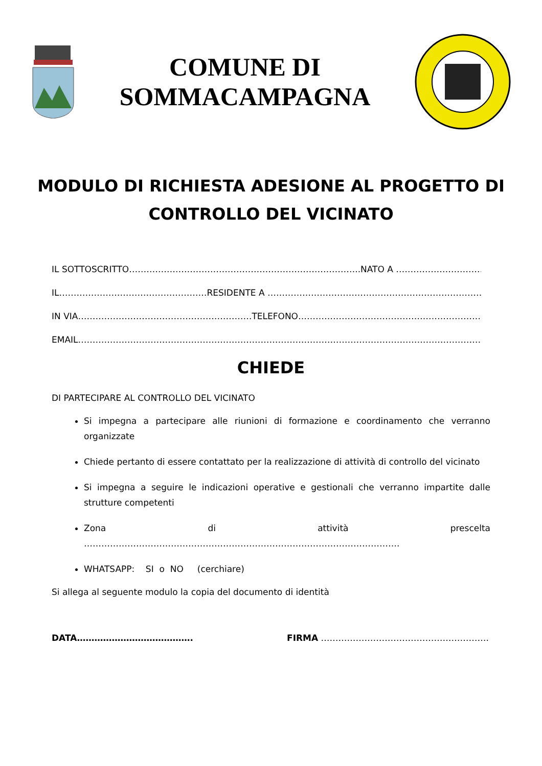COMUNE DI
SOMMACAMPAGNA
MODULO DI RICHIESTA ADESIONE AL PROGETTO DI
CONTROLLO DEL VICINATO
IL SOTTOSCRITTO……………………………………………………………………..NATO A ………………………………………
IL……………………………………………RESIDENTE A ……………………………………………………………………………
IN VIA……………………………………………………TELEFONO…………………………………………………………………….
EMAIL……………………………………………………………………………………………………………………………………….
CHIEDE
DI PARTECIPARE AL CONTROLLO DEL VICINATO
Si impegna a partecipare alle riunioni di formazione e coordinamento che verranno organizzate
Chiede pertanto di essere contattato per la realizzazione di attività di controllo del vicinato
Si impegna a seguire le indicazioni operative e gestionali che verranno impartite dalle strutture competenti
Zona di attività prescelta ……………………………………………………………………………………………….
WHATSAPP: SI o NO (cerchiare)
Si allega al seguente modulo la copia del documento di identità
DATA…………………………………. FIRMA ………………………………………………….